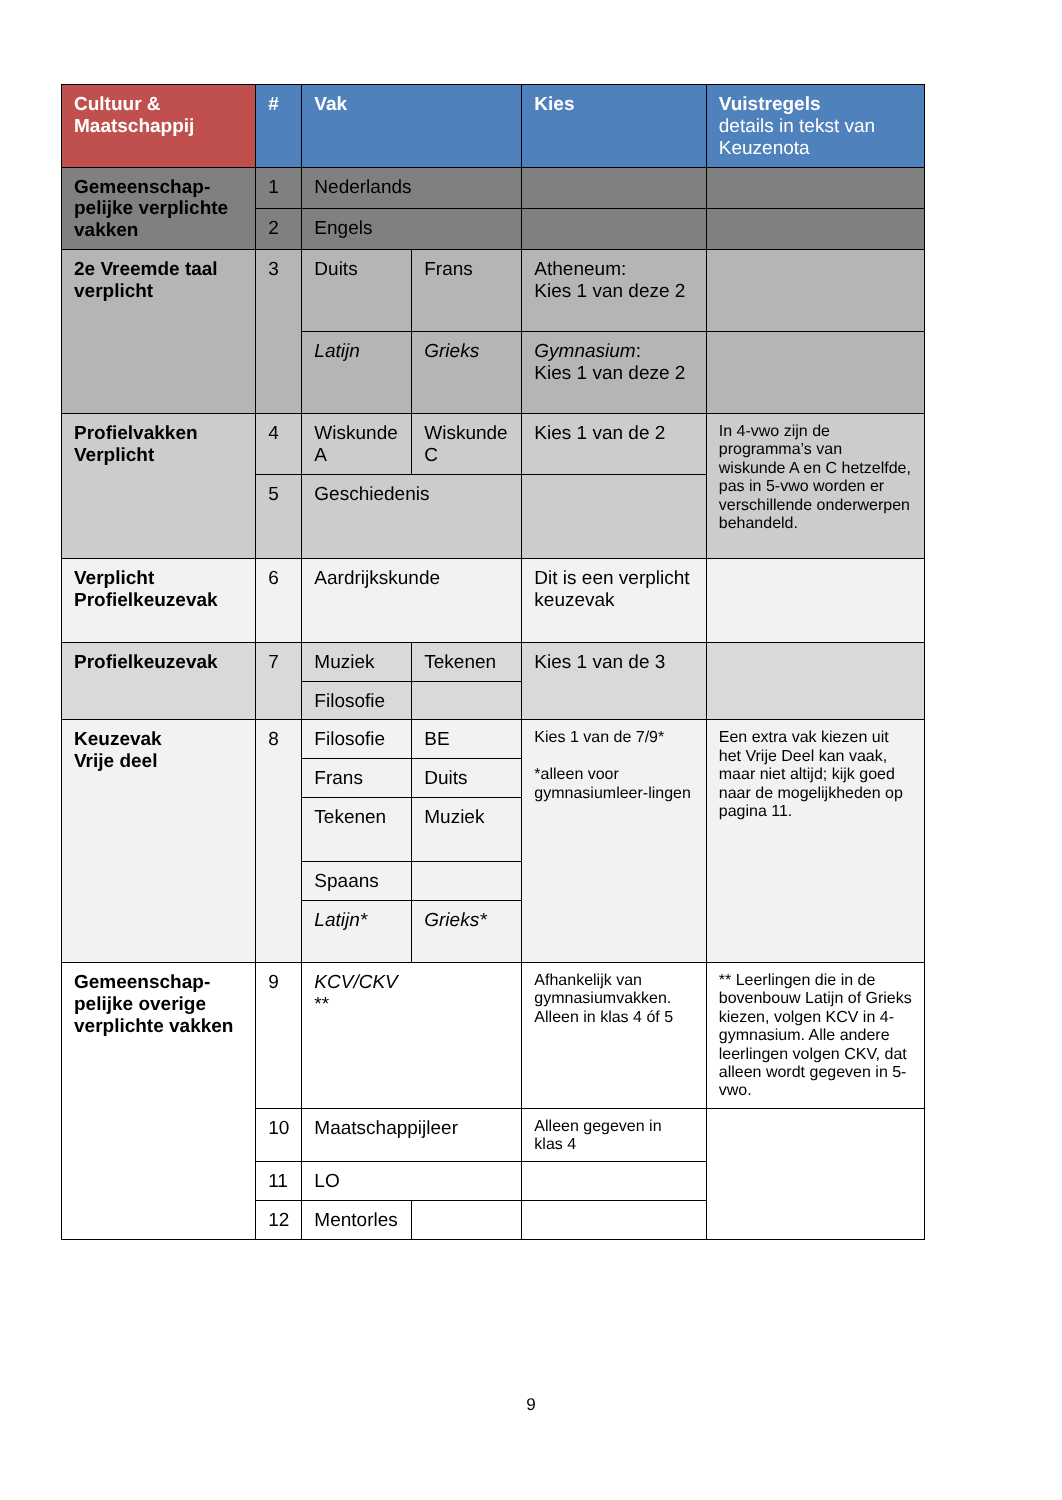| Cultuur & Maatschappij | # | Vak | | Kies | Vuistregels details in tekst van Keuzenota |
| --- | --- | --- | --- | --- | --- |
| Gemeenschap-pelijke verplichte vakken | 1 | Nederlands | | | |
| | 2 | Engels | | | |
| 2e Vreemde taal verplicht | 3 | Duits | Frans | Atheneum: Kies 1 van deze 2 | |
| | | Latijn | Grieks | Gymnasium : Kies 1 van deze 2 | |
| Profielvakken Verplicht | 4 | Wiskunde A | Wiskunde C | Kies 1 van de 2 | In 4-vwo zijn de programma’s van wiskunde A en C hetzelfde, pas in 5-vwo worden er verschillende onderwerpen behandeld. |
| | 5 | Geschiedenis | | | |
| Verplicht Profielkeuzevak | 6 | Aardrijkskunde | | Dit is een verplicht keuzevak | |
| Profielkeuzevak | 7 | Muziek | Tekenen | Kies 1 van de 3 | |
| | | Filosofie | | | |
| Keuzevak Vrije deel | 8 | Filosofie | BE | Kies 1 van de 7/9* *alleen voor gymnasiumleer-lingen | Een extra vak kiezen uit het Vrije Deel kan vaak, maar niet altijd; kijk goed naar de mogelijkheden op pagina 11. |
| | | Frans | Duits | | |
| | | Tekenen | Muziek | | |
| | | Spaans | | | |
| | | Latijn* | Grieks* | | |
| Gemeenschap-pelijke overige verplichte vakken | 9 | KCV/CKV ** | | Afhankelijk van gymnasiumvakken. Alleen in klas 4 óf 5 | ** Leerlingen die in de bovenbouw Latijn of Grieks kiezen, volgen KCV in 4-gymnasium. Alle andere leerlingen volgen CKV, dat alleen wordt gegeven in 5-vwo. |
| | 10 | Maatschappijleer | | Alleen gegeven in klas 4 | |
| | 11 | LO | | | |
| | 12 | Mentorles | | | |
9